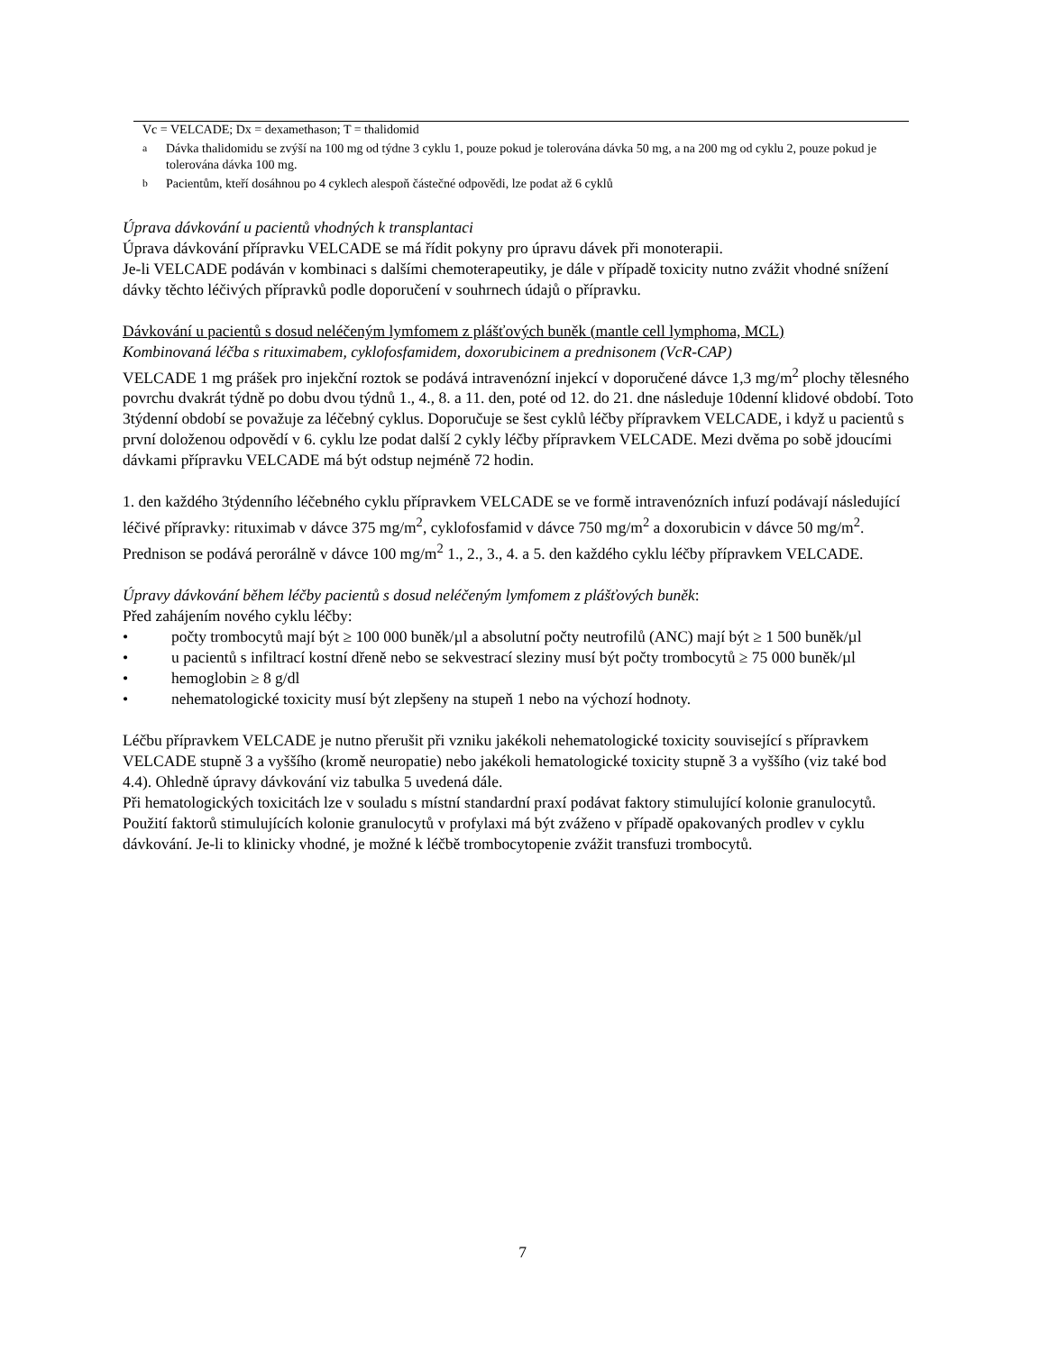Vc = VELCADE; Dx = dexamethason; T = thalidomid
<sup>a</sup> Dávka thalidomidu se zvýší na 100 mg od týdne 3 cyklu 1, pouze pokud je tolerována dávka 50 mg, a na 200 mg od cyklu 2, pouze pokud je tolerována dávka 100 mg.
<sup>b</sup> Pacientům, kteří dosáhnou po 4 cyklech alespoň částečné odpovědi, lze podat až 6 cyklů
Úprava dávkování u pacientů vhodných k transplantaci
Úprava dávkování přípravku VELCADE se má řídit pokyny pro úpravu dávek při monoterapii.
Je-li VELCADE podáván v kombinaci s dalšími chemoterapeutiky, je dále v případě toxicity nutno zvážit vhodné snížení dávky těchto léčivých přípravků podle doporučení v souhrnech údajů o přípravku.
Dávkování u pacientů s dosud neléčeným lymfomem z plášťových buněk (mantle cell lymphoma, MCL)
Kombinovaná léčba s rituximabem, cyklofosfamidem, doxorubicinem a prednisonem (VcR-CAP)
VELCADE 1 mg prášek pro injekční roztok se podává intravenózní injekcí v doporučené dávce 1,3 mg/m<sup>2</sup> plochy tělesného povrchu dvakrát týdně po dobu dvou týdnů 1., 4., 8. a 11. den, poté od 12. do 21. dne následuje 10denní klidové období. Toto 3týdenní období se považuje za léčebný cyklus. Doporučuje se šest cyklů léčby přípravkem VELCADE, i když u pacientů s první doloženou odpovědí v 6. cyklu lze podat další 2 cykly léčby přípravkem VELCADE. Mezi dvěma po sobě jdoucími dávkami přípravku VELCADE má být odstup nejméně 72 hodin.
1. den každého 3týdenního léčebného cyklu přípravkem VELCADE se ve formě intravenózních infuzí podávají následující léčivé přípravky: rituximab v dávce 375 mg/m<sup>2</sup>, cyklofosfamid v dávce 750 mg/m<sup>2</sup> a doxorubicin v dávce 50 mg/m<sup>2</sup>.
Prednison se podává perorálně v dávce 100 mg/m<sup>2</sup> 1., 2., 3., 4. a 5. den každého cyklu léčby přípravkem VELCADE.
Úpravy dávkování během léčby pacientů s dosud neléčeným lymfomem z plášťových buněk:
Před zahájením nového cyklu léčby:
• počty trombocytů mají být ≥ 100 000 buněk/µl a absolutní počty neutrofilů (ANC) mají být ≥ 1 500 buněk/µl
• u pacientů s infiltrací kostní dřeně nebo se sekvestrací sleziny musí být počty trombocytů ≥ 75 000 buněk/µl
• hemoglobin ≥ 8 g/dl
• nehematologické toxicity musí být zlepšeny na stupeň 1 nebo na výchozí hodnoty.
Léčbu přípravkem VELCADE je nutno přerušit při vzniku jakékoli nehematologické toxicity související s přípravkem VELCADE stupně 3 a vyššího (kromě neuropatie) nebo jakékoli hematologické toxicity stupně 3 a vyššího (viz také bod 4.4). Ohledně úpravy dávkování viz tabulka 5 uvedená dále.
Při hematologických toxicitách lze v souladu s místní standardní praxí podávat faktory stimulující kolonie granulocytů. Použití faktorů stimulujících kolonie granulocytů v profylaxi má být zváženo v případě opakovaných prodlev v cyklu dávkování. Je-li to klinicky vhodné, je možné k léčbě trombocytopenie zvážit transfuzi trombocytů.
7